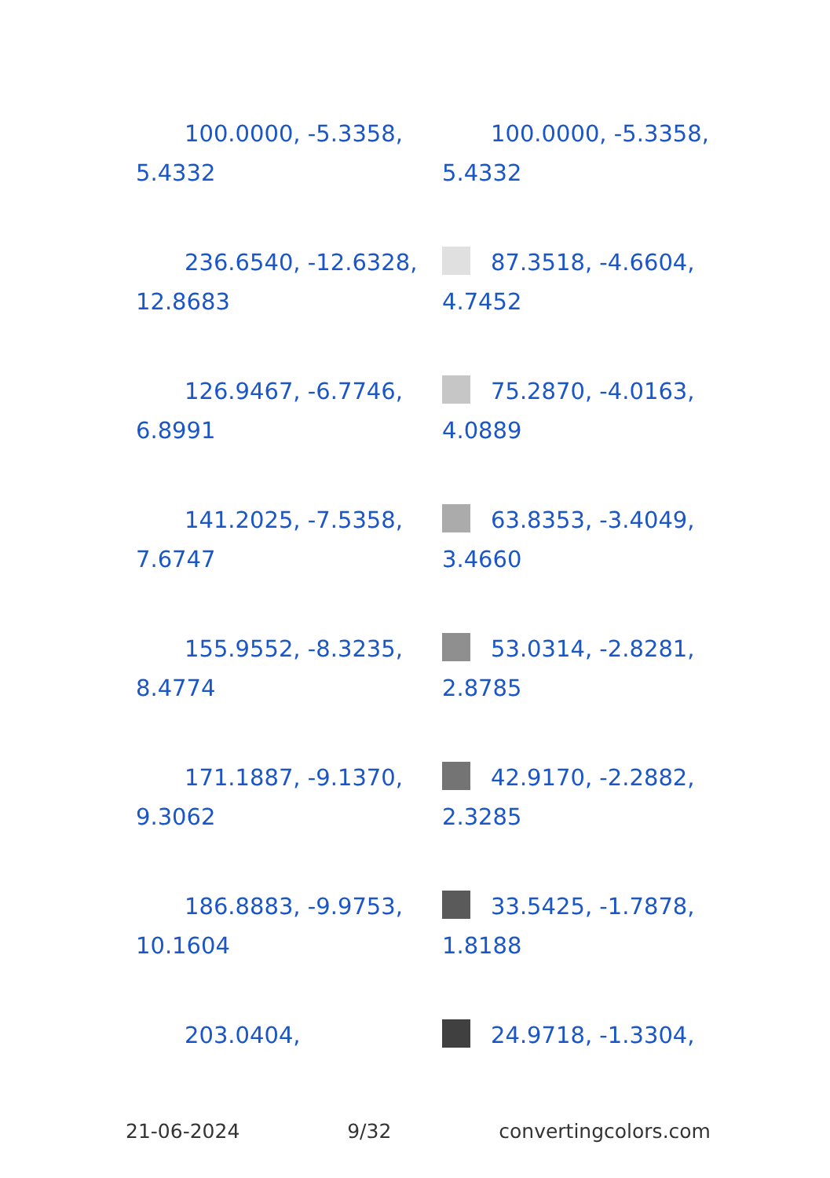100.0000, -5.3358, 5.4332
100.0000, -5.3358, 5.4332
236.6540, -12.6328, 12.8683
87.3518, -4.6604, 4.7452
126.9467, -6.7746, 6.8991
75.2870, -4.0163, 4.0889
141.2025, -7.5358, 7.6747
63.8353, -3.4049, 3.4660
155.9552, -8.3235, 8.4774
53.0314, -2.8281, 2.8785
171.1887, -9.1370, 9.3062
42.9170, -2.2882, 2.3285
186.8883, -9.9753, 10.1604
33.5425, -1.7878, 1.8188
203.0404, 24.9718, -1.3304,
21-06-2024 9/32 convertingcolors.com